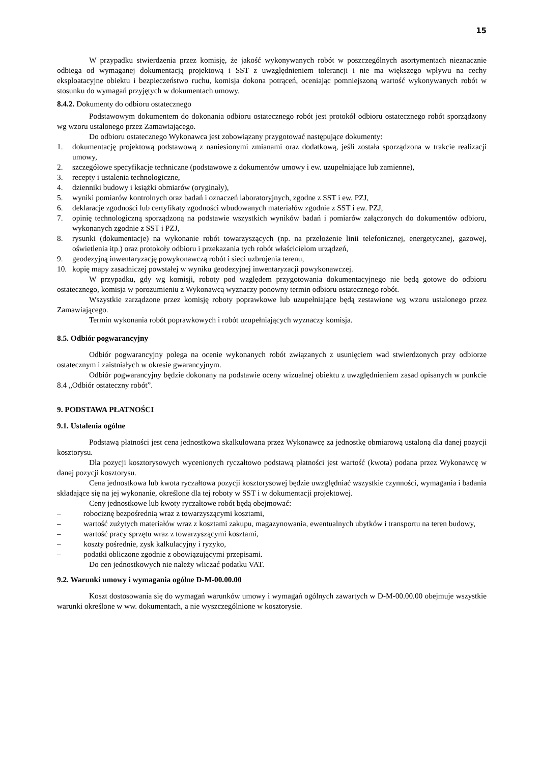15
W przypadku stwierdzenia przez komisję, że jakość wykonywanych robót w poszczególnych asortymentach nieznacznie odbiega od wymaganej dokumentacją projektową i SST z uwzględnieniem tolerancji i nie ma większego wpływu na cechy eksploatacyjne obiektu i bezpieczeństwo ruchu, komisja dokona potrąceń, oceniając pomniejszoną wartość wykonywanych robót w stosunku do wymagań przyjętych w dokumentach umowy.
8.4.2. Dokumenty do odbioru ostatecznego
Podstawowym dokumentem do dokonania odbioru ostatecznego robót jest protokół odbioru ostatecznego robót sporządzony wg wzoru ustalonego przez Zamawiającego.
Do odbioru ostatecznego Wykonawca jest zobowiązany przygotować następujące dokumenty:
1. dokumentację projektową podstawową z naniesionymi zmianami oraz dodatkową, jeśli została sporządzona w trakcie realizacji umowy,
2. szczegółowe specyfikacje techniczne (podstawowe z dokumentów umowy i ew. uzupełniające lub zamienne),
3. recepty i ustalenia technologiczne,
4. dzienniki budowy i książki obmiarów (oryginały),
5. wyniki pomiarów kontrolnych oraz badań i oznaczeń laboratoryjnych, zgodne z SST i ew. PZJ,
6. deklaracje zgodności lub certyfikaty zgodności wbudowanych materiałów zgodnie z SST i ew. PZJ,
7. opinię technologiczną sporządzoną na podstawie wszystkich wyników badań i pomiarów załączonych do dokumentów odbioru, wykonanych zgodnie z SST i PZJ,
8. rysunki (dokumentacje) na wykonanie robót towarzyszących (np. na przełożenie linii telefonicznej, energetycznej, gazowej, oświetlenia itp.) oraz protokoły odbioru i przekazania tych robót właścicielom urządzeń,
9. geodezyjną inwentaryzację powykonawczą robót i sieci uzbrojenia terenu,
10. kopię mapy zasadniczej powstałej w wyniku geodezyjnej inwentaryzacji powykonawczej.
W przypadku, gdy wg komisji, roboty pod względem przygotowania dokumentacyjnego nie będą gotowe do odbioru ostatecznego, komisja w porozumieniu z Wykonawcą wyznaczy ponowny termin odbioru ostatecznego robót.
Wszystkie zarządzone przez komisję roboty poprawkowe lub uzupełniające będą zestawione wg wzoru ustalonego przez Zamawiającego.
Termin wykonania robót poprawkowych i robót uzupełniających wyznaczy komisja.
8.5. Odbiór pogwarancyjny
Odbiór pogwarancyjny polega na ocenie wykonanych robót związanych z usunięciem wad stwierdzonych przy odbiorze ostatecznym i zaistniałych w okresie gwarancyjnym.
Odbiór pogwarancyjny będzie dokonany na podstawie oceny wizualnej obiektu z uwzględnieniem zasad opisanych w punkcie 8.4 „Odbiór ostateczny robót”.
9. PODSTAWA PŁATNOŚCI
9.1. Ustalenia ogólne
Podstawą płatności jest cena jednostkowa skalkulowana przez Wykonawcę za jednostkę obmiarową ustaloną dla danej pozycji kosztorysu.
Dla pozycji kosztorysowych wycenionych ryczałtowo podstawą płatności jest wartość (kwota) podana przez Wykonawcę w danej pozycji kosztorysu.
Cena jednostkowa lub kwota ryczałtowa pozycji kosztorysowej będzie uwzględniać wszystkie czynności, wymagania i badania składające się na jej wykonanie, określone dla tej roboty w SST i w dokumentacji projektowej.
Ceny jednostkowe lub kwoty ryczałtowe robót będą obejmować:
– robociznę bezpośrednią wraz z towarzyszącymi kosztami,
– wartość zużytych materiałów wraz z kosztami zakupu, magazynowania, ewentualnych ubytków i transportu na teren budowy,
– wartość pracy sprzętu wraz z towarzyszącymi kosztami,
– koszty pośrednie, zysk kalkulacyjny i ryzyko,
– podatki obliczone zgodnie z obowiązującymi przepisami.
Do cen jednostkowych nie należy wliczać podatku VAT.
9.2. Warunki umowy i wymagania ogólne D-M-00.00.00
Koszt dostosowania się do wymagań warunków umowy i wymagań ogólnych zawartych w D-M-00.00.00 obejmuje wszystkie warunki określone w ww. dokumentach, a nie wyszczególnione w kosztorysie.